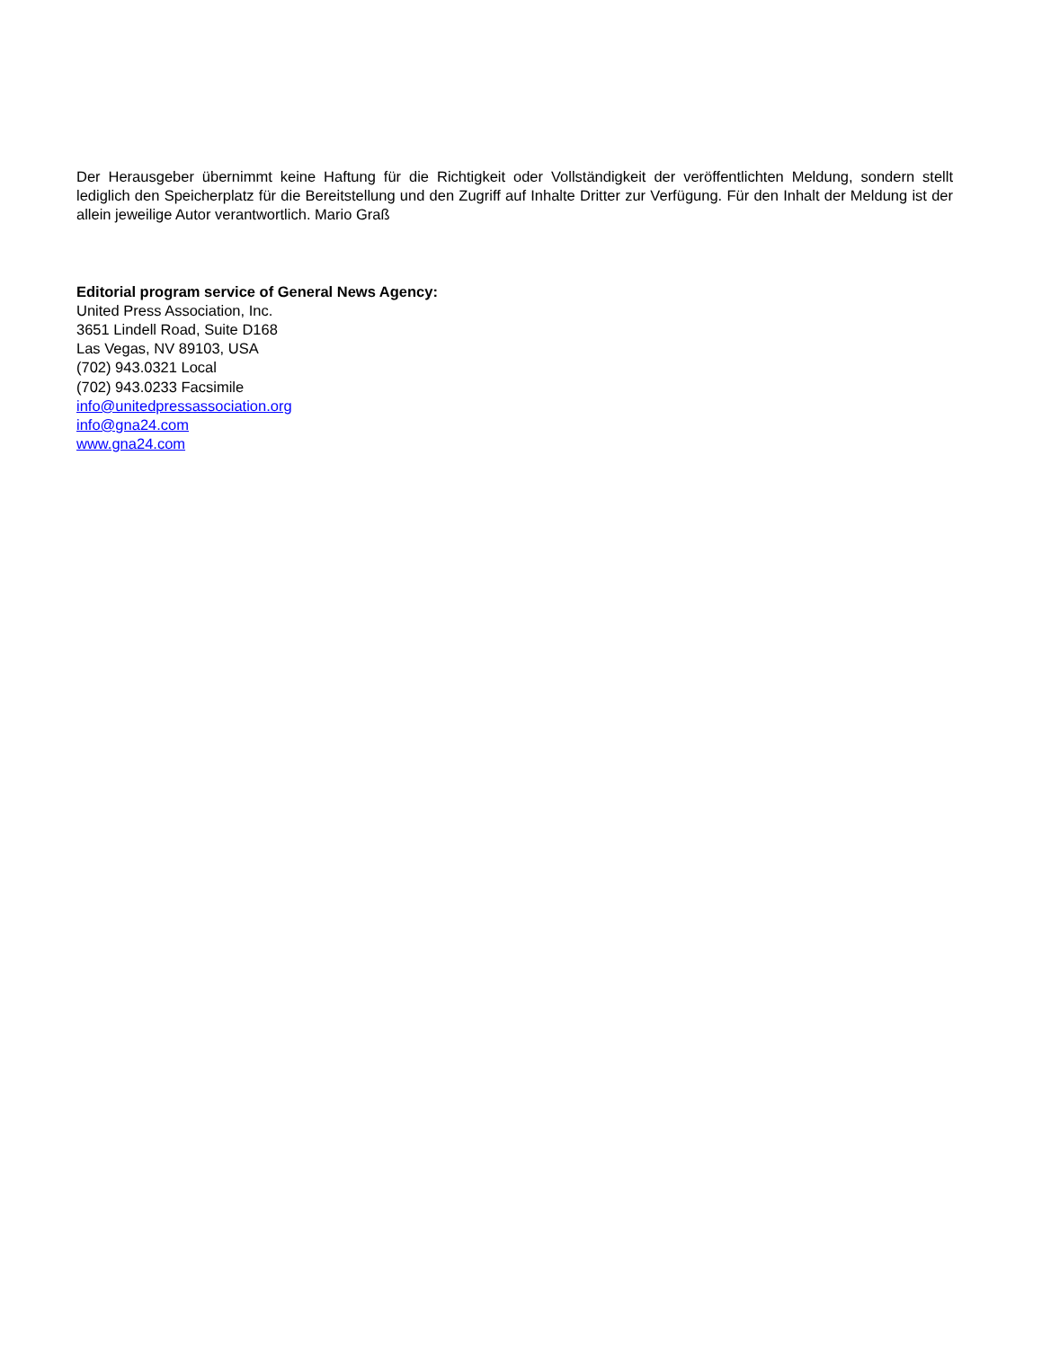Der Herausgeber übernimmt keine Haftung für die Richtigkeit oder Vollständigkeit der veröffentlichten Meldung, sondern stellt lediglich den Speicherplatz für die Bereitstellung und den Zugriff auf Inhalte Dritter zur Verfügung. Für den Inhalt der Meldung ist der allein jeweilige Autor verantwortlich. Mario Graß
Editorial program service of General News Agency:
United Press Association, Inc.
3651 Lindell Road, Suite D168
Las Vegas, NV 89103, USA
(702) 943.0321 Local
(702) 943.0233 Facsimile
info@unitedpressassociation.org
info@gna24.com
www.gna24.com